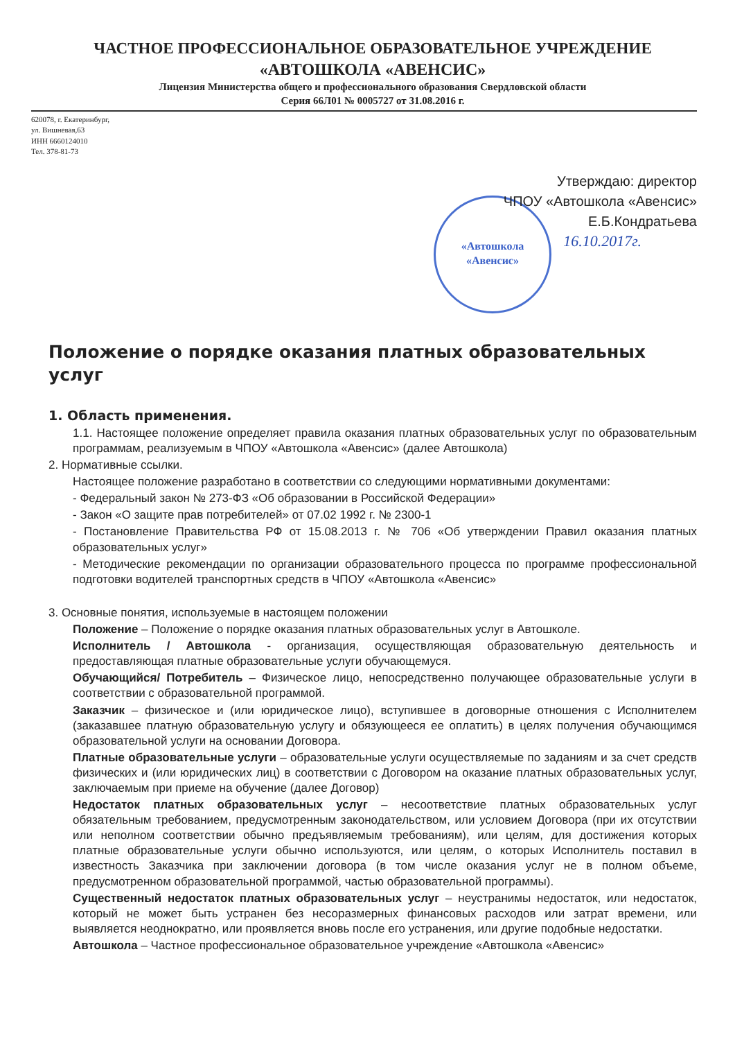ЧАСТНОЕ ПРОФЕССИОНАЛЬНОЕ ОБРАЗОВАТЕЛЬНОЕ УЧРЕЖДЕНИЕ
«АВТОШКОЛА «АВЕНСИС»
Лицензия Министерства общего и профессионального образования Свердловской области
Серия 66Л01 № 0005727 от 31.08.2016 г.
620078, г. Екатеринбург,
ул. Вишневая,63
ИНН 6660124010
Тел. 378-81-73
Утверждаю: директор
ЧПОУ «Автошкола «Авенсис»
Е.Б.Кондратьева
16.10.2017г.
«Автошкола
«Авенсис»
Положение о порядке оказания платных образовательных услуг
1. Область применения.
1.1. Настоящее положение определяет правила оказания платных образовательных услуг по образовательным программам, реализуемым в ЧПОУ «Автошкола «Авенсис» (далее Автошкола)
2. Нормативные ссылки.
Настоящее положение разработано в соответствии со следующими нормативными документами:
- Федеральный закон № 273-ФЗ «Об образовании в Российской Федерации»
- Закон «О защите прав потребителей» от 07.02 1992 г. № 2300-1
- Постановление Правительства РФ от 15.08.2013 г. № 706 «Об утверждении Правил оказания платных образовательных услуг»
- Методические рекомендации по организации образовательного процесса по программе профессиональной подготовки водителей транспортных средств в ЧПОУ «Автошкола «Авенсис»
3. Основные понятия, используемые в настоящем положении
Положение – Положение о порядке оказания платных образовательных услуг в Автошколе.
Исполнитель / Автошкола - организация, осуществляющая образовательную деятельность и предоставляющая платные образовательные услуги обучающемуся.
Обучающийся/ Потребитель – Физическое лицо, непосредственно получающее образовательные услуги в соответствии с образовательной программой.
Заказчик – физическое и (или юридическое лицо), вступившее в договорные отношения с Исполнителем (заказавшее платную образовательную услугу и обязующееся ее оплатить) в целях получения обучающимся образовательной услуги на основании Договора.
Платные образовательные услуги – образовательные услуги осуществляемые по заданиям и за счет средств физических и (или юридических лиц) в соответствии с Договором на оказание платных образовательных услуг, заключаемым при приеме на обучение (далее Договор)
Недостаток платных образовательных услуг – несоответствие платных образовательных услуг обязательным требованием, предусмотренным законодательством, или условием Договора (при их отсутствии или неполном соответствии обычно предъявляемым требованиям), или целям, для достижения которых платные образовательные услуги обычно используются, или целям, о которых Исполнитель поставил в известность Заказчика при заключении договора (в том числе оказания услуг не в полном объеме, предусмотренном образовательной программой, частью образовательной программы).
Существенный недостаток платных образовательных услуг – неустранимы недостаток, или недостаток, который не может быть устранен без несоразмерных финансовых расходов или затрат времени, или выявляется неоднократно, или проявляется вновь после его устранения, или другие подобные недостатки.
Автошкола – Частное профессиональное образовательное учреждение «Автошкола «Авенсис»